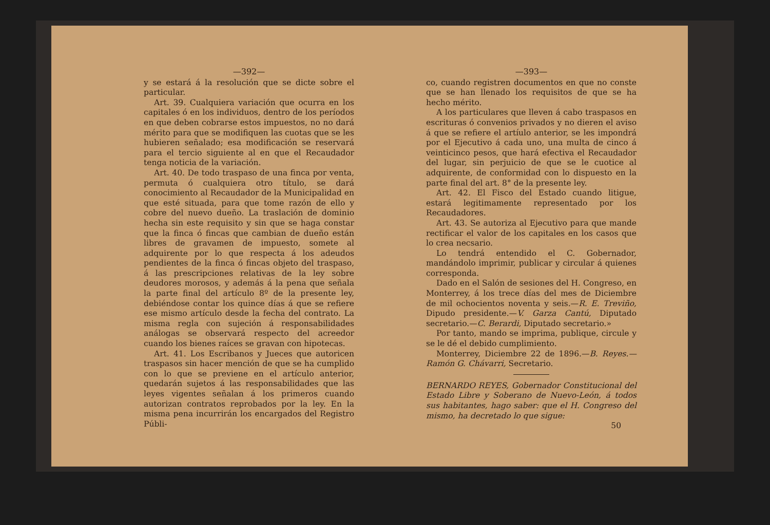—392—
y se estará á la resolución que se dicte sobre el particular.
Art. 39. Cualquiera variación que ocurra en los capitales ó en los individuos, dentro de los períodos en que deben cobrarse estos impuestos, no no dará mérito para que se modifiquen las cuotas que se les hubieren señalado; esa modificación se reservará para el tercio siguiente al en que el Recaudador tenga noticia de la variación.
Art. 40. De todo traspaso de una finca por venta, permuta ó cualquiera otro título, se dará conocimiento al Recaudador de la Municipalidad en que esté situada, para que tome razón de ello y cobre del nuevo dueño. La traslación de dominio hecha sin este requisito y sin que se haga constar que la finca ó fincas que cambian de dueño están libres de gravamen de impuesto, somete al adquirente por lo que respecta á los adeudos pendientes de la finca ó fincas objeto del traspaso, á las prescripciones relativas de la ley sobre deudores morosos, y además á la pena que señala la parte final del artículo 8º de la presente ley, debiéndose contar los quince días á que se refiere ese mismo artículo desde la fecha del contrato. La misma regla con sujeción á responsabilidades análogas se observará respecto del acreedor cuando los bienes raíces se gravan con hipotecas.
Art. 41. Los Escribanos y Jueces que autoricen traspasos sin hacer mención de que se ha cumplido con lo que se previene en el artículo anterior, quedarán sujetos á las responsabilidades que las leyes vigentes señalan á los primeros cuando autorizan contratos reprobados por la ley. En la misma pena incurrirán los encargados del Registro Públi-
—393—
co, cuando registren documentos en que no conste que se han llenado los requisitos de que se ha hecho mérito.
A los particulares que lleven á cabo traspasos en escrituras ó convenios privados y no dieren el aviso á que se refiere el artíulo anterior, se les impondrá por el Ejecutivo á cada uno, una multa de cinco á veinticinco pesos, que hará efectiva el Recaudador del lugar, sin perjuicio de que se le cuotice al adquirente, de conformidad con lo dispuesto en la parte final del art. 8° de la presente ley.
Art. 42. El Fisco del Estado cuando litigue, estará legitimamente representado por los Recaudadores.
Art. 43. Se autoriza al Ejecutivo para que mande rectificar el valor de los capitales en los casos que lo crea necsario.
Lo tendrá entendido el C. Gobernador, mandándolo imprimir, publicar y circular á quienes corresponda.
Dado en el Salón de sesiones del H. Congreso, en Monterrey, á los trece días del mes de Diciembre de mil ochocientos noventa y seis.—R. E. Treviño, Dipudo presidente.—V. Garza Cantú, Diputado secretario.—C. Berardi, Diputado secretario.»
Por tanto, mando se imprima, publique, circule y se le dé el debido cumplimiento.
Monterrey, Diciembre 22 de 1896.—B. Reyes.— Ramón G. Chávarri, Secretario.
BERNARDO REYES, Gobernador Constitucional del Estado Libre y Soberano de Nuevo-León, á todos sus habitantes, hago saber: que el H. Congreso del mismo, ha decretado lo que sigue:
50